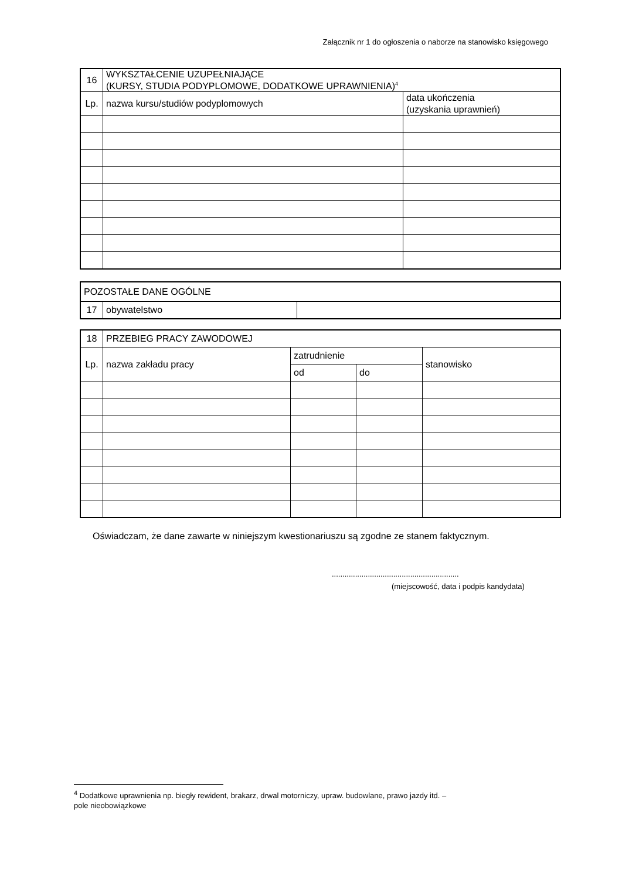Załącznik nr 1 do ogłoszenia o naborze na stanowisko księgowego
| 16 | WYKSZTAŁCENIE UZUPEŁNIAJĄCE (KURSY, STUDIA PODYPLOMOWE, DODATKOWE UPRAWNIENIA)<sup>4</sup> | |
| Lp. | nazwa kursu/studiów podyplomowych | data ukończenia (uzyskania uprawnień) |
| POZOSTAŁE DANE OGÓLNE | | |
| 17 | obywatelstwo | |
| 18 | PRZEBIEG PRACY ZAWODOWEJ | | | |
| Lp. | nazwa zakładu pracy | zatrudnienie | | stanowisko |
| | | od | do | |
Oświadczam, że dane zawarte w niniejszym kwestionariuszu są zgodne ze stanem faktycznym.
............................................................
(miejscowość, data i podpis kandydata)
<sup>4</sup> Dodatkowe uprawnienia np. biegły rewident, brakarz, drwal motorniczy, upraw. budowlane, prawo jazdy itd. –
pole nieobowiązkowe